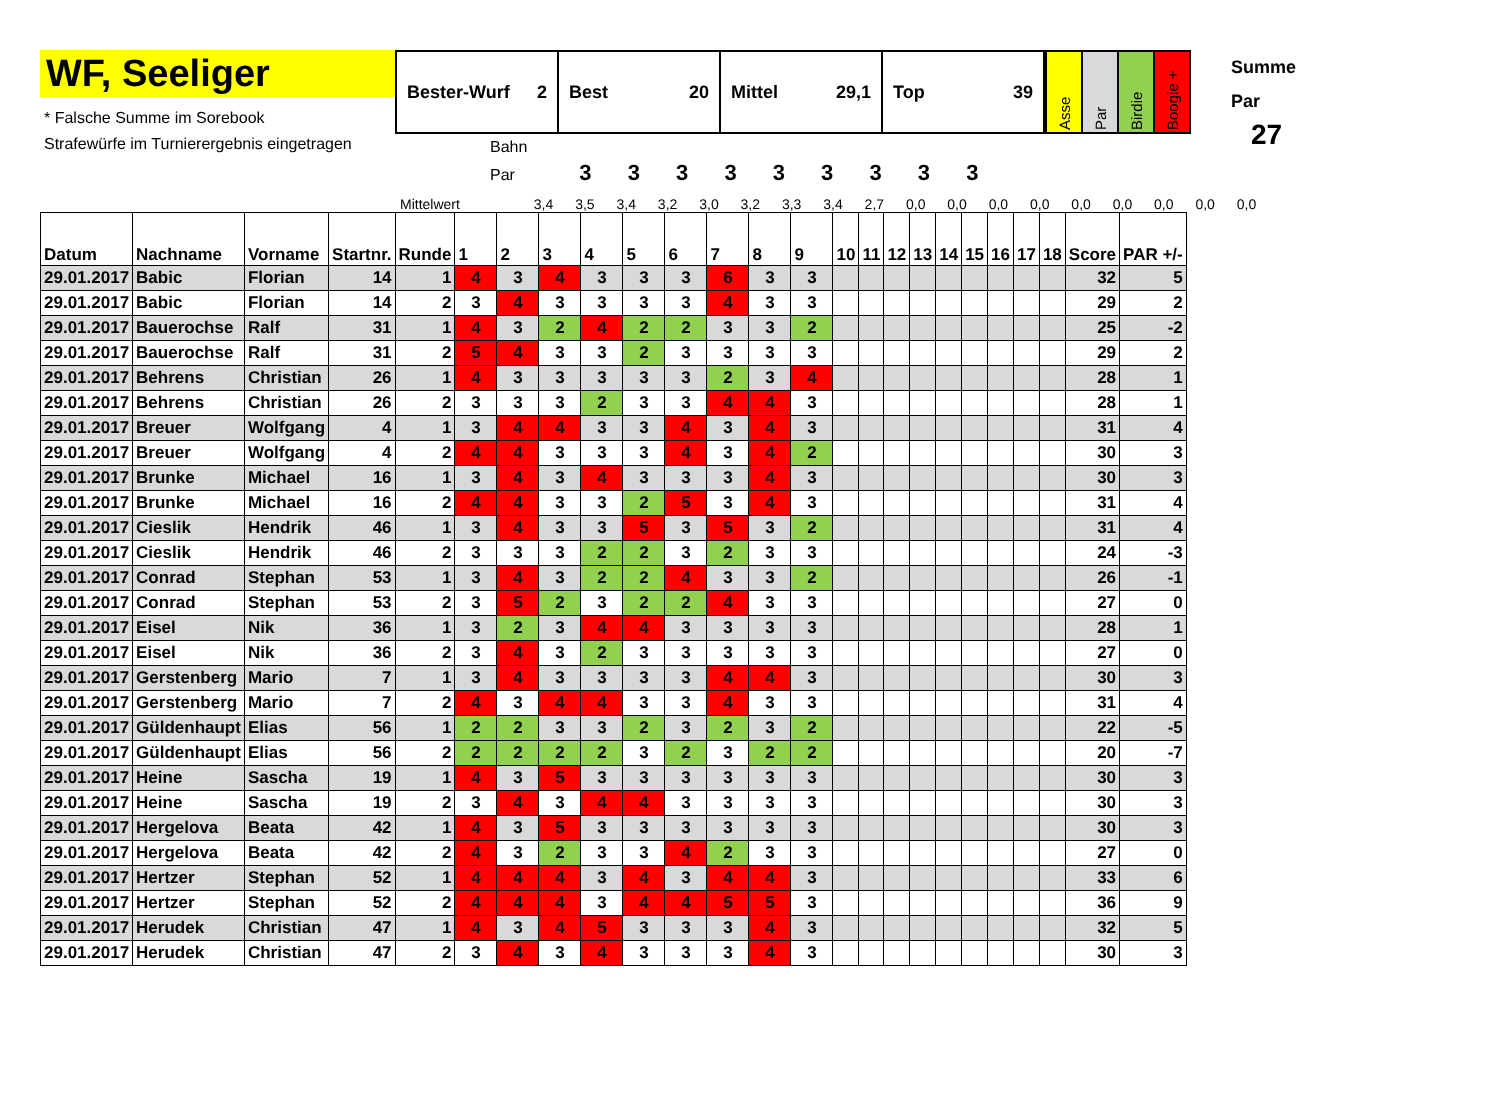WF, Seeliger
* Falsche Summe im Sorebook
Strafewürfe im Turnierergebnis eingetragen
Bester-Wurf 2
Best 20 Mittel 29,1 Top 39
Asse
Par
Birdie
Boogie +
Bahn
Par 3 3 3 3 3 3 3 3 3
Summe
Par
27
Mittelwert 3,4 3,5 3,4 3,2 3,0 3,2 3,3 3,4 2,7 0,0 0,0 0,0 0,0 0,0 0,0 0,0 0,0 0,0
| Datum | Nachname | Vorname | Startnr. | Runde | 1 | 2 | 3 | 4 | 5 | 6 | 7 | 8 | 9 | 10 | 11 | 12 | 13 | 14 | 15 | 16 | 17 | 18 | Score | PAR +/- |
| --- | --- | --- | --- | --- | --- | --- | --- | --- | --- | --- | --- | --- | --- | --- | --- | --- | --- | --- | --- | --- | --- | --- | --- | --- |
| 29.01.2017 | Babic | Florian | 14 | 1 | 4 | 3 | 4 | 3 | 3 | 3 | 6 | 3 | 3 | | | | | | | | | | 32 | 5 |
| 29.01.2017 | Babic | Florian | 14 | 2 | 3 | 4 | 3 | 3 | 3 | 3 | 4 | 3 | 3 | | | | | | | | | | 29 | 2 |
| 29.01.2017 | Bauerochse | Ralf | 31 | 1 | 4 | 3 | 2 | 4 | 2 | 2 | 3 | 3 | 2 | | | | | | | | | | 25 | -2 |
| 29.01.2017 | Bauerochse | Ralf | 31 | 2 | 5 | 4 | 3 | 3 | 2 | 3 | 3 | 3 | 3 | | | | | | | | | | 29 | 2 |
| 29.01.2017 | Behrens | Christian | 26 | 1 | 4 | 3 | 3 | 3 | 3 | 3 | 2 | 3 | 4 | | | | | | | | | | 28 | 1 |
| 29.01.2017 | Behrens | Christian | 26 | 2 | 3 | 3 | 3 | 2 | 3 | 3 | 4 | 4 | 3 | | | | | | | | | | 28 | 1 |
| 29.01.2017 | Breuer | Wolfgang | 4 | 1 | 3 | 4 | 4 | 3 | 3 | 4 | 3 | 4 | 3 | | | | | | | | | | 31 | 4 |
| 29.01.2017 | Breuer | Wolfgang | 4 | 2 | 4 | 4 | 3 | 3 | 3 | 4 | 3 | 4 | 2 | | | | | | | | | | 30 | 3 |
| 29.01.2017 | Brunke | Michael | 16 | 1 | 3 | 4 | 3 | 4 | 3 | 3 | 3 | 4 | 3 | | | | | | | | | | 30 | 3 |
| 29.01.2017 | Brunke | Michael | 16 | 2 | 4 | 4 | 3 | 3 | 2 | 5 | 3 | 4 | 3 | | | | | | | | | | 31 | 4 |
| 29.01.2017 | Cieslik | Hendrik | 46 | 1 | 3 | 4 | 3 | 3 | 5 | 3 | 5 | 3 | 2 | | | | | | | | | | 31 | 4 |
| 29.01.2017 | Cieslik | Hendrik | 46 | 2 | 3 | 3 | 3 | 2 | 2 | 3 | 2 | 3 | 3 | | | | | | | | | | 24 | -3 |
| 29.01.2017 | Conrad | Stephan | 53 | 1 | 3 | 4 | 3 | 2 | 2 | 4 | 3 | 3 | 2 | | | | | | | | | | 26 | -1 |
| 29.01.2017 | Conrad | Stephan | 53 | 2 | 3 | 5 | 2 | 3 | 2 | 2 | 4 | 3 | 3 | | | | | | | | | | 27 | 0 |
| 29.01.2017 | Eisel | Nik | 36 | 1 | 3 | 2 | 3 | 4 | 4 | 3 | 3 | 3 | 3 | | | | | | | | | | 28 | 1 |
| 29.01.2017 | Eisel | Nik | 36 | 2 | 3 | 4 | 3 | 2 | 3 | 3 | 3 | 3 | 3 | | | | | | | | | | 27 | 0 |
| 29.01.2017 | Gerstenberg | Mario | 7 | 1 | 3 | 4 | 3 | 3 | 3 | 3 | 4 | 4 | 3 | | | | | | | | | | 30 | 3 |
| 29.01.2017 | Gerstenberg | Mario | 7 | 2 | 4 | 3 | 4 | 4 | 3 | 3 | 4 | 3 | 3 | | | | | | | | | | 31 | 4 |
| 29.01.2017 | Güldenhaupt | Elias | 56 | 1 | 2 | 2 | 3 | 3 | 2 | 3 | 2 | 3 | 2 | | | | | | | | | | 22 | -5 |
| 29.01.2017 | Güldenhaupt | Elias | 56 | 2 | 2 | 2 | 2 | 2 | 3 | 2 | 3 | 2 | 2 | | | | | | | | | | 20 | -7 |
| 29.01.2017 | Heine | Sascha | 19 | 1 | 4 | 3 | 5 | 3 | 3 | 3 | 3 | 3 | 3 | | | | | | | | | | 30 | 3 |
| 29.01.2017 | Heine | Sascha | 19 | 2 | 3 | 4 | 3 | 4 | 4 | 3 | 3 | 3 | 3 | | | | | | | | | | 30 | 3 |
| 29.01.2017 | Hergelova | Beata | 42 | 1 | 4 | 3 | 5 | 3 | 3 | 3 | 3 | 3 | 3 | | | | | | | | | | 30 | 3 |
| 29.01.2017 | Hergelova | Beata | 42 | 2 | 4 | 3 | 2 | 3 | 3 | 4 | 2 | 3 | 3 | | | | | | | | | | 27 | 0 |
| 29.01.2017 | Hertzer | Stephan | 52 | 1 | 4 | 4 | 4 | 3 | 4 | 3 | 4 | 4 | 3 | | | | | | | | | | 33 | 6 |
| 29.01.2017 | Hertzer | Stephan | 52 | 2 | 4 | 4 | 4 | 3 | 4 | 4 | 5 | 5 | 3 | | | | | | | | | | 36 | 9 |
| 29.01.2017 | Herudek | Christian | 47 | 1 | 4 | 3 | 4 | 5 | 3 | 3 | 3 | 4 | 3 | | | | | | | | | | 32 | 5 |
| 29.01.2017 | Herudek | Christian | 47 | 2 | 3 | 4 | 3 | 4 | 3 | 3 | 3 | 4 | 3 | | | | | | | | | | 30 | 3 |